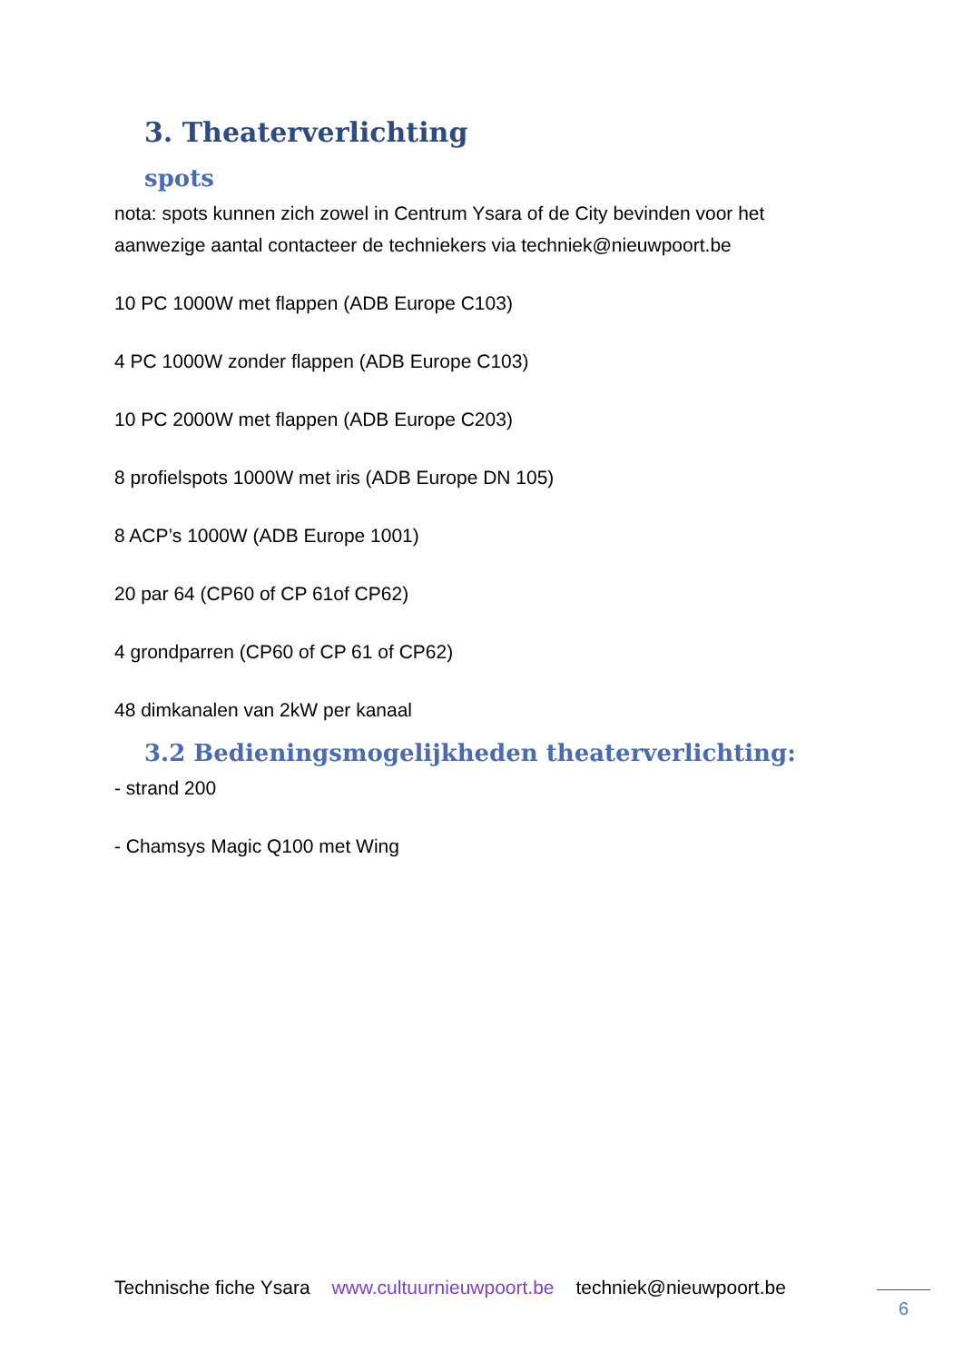3. Theaterverlichting
spots
nota: spots kunnen zich zowel in Centrum Ysara of de City bevinden voor het aanwezige aantal contacteer de techniekers via techniek@nieuwpoort.be
10 PC 1000W met flappen (ADB Europe C103)
4 PC 1000W zonder flappen (ADB Europe C103)
10 PC 2000W met flappen (ADB Europe C203)
8 profielspots 1000W met iris (ADB Europe DN 105)
8 ACP’s 1000W (ADB Europe 1001)
20 par 64 (CP60 of CP 61of CP62)
4 grondparren (CP60 of CP 61 of CP62)
48 dimkanalen van 2kW per kanaal
3.2 Bedieningsmogelijkheden theaterverlichting:
- strand 200
- Chamsys Magic Q100 met Wing
Technische fiche Ysara www.cultuurnieuwpoort.be techniek@nieuwpoort.be
6